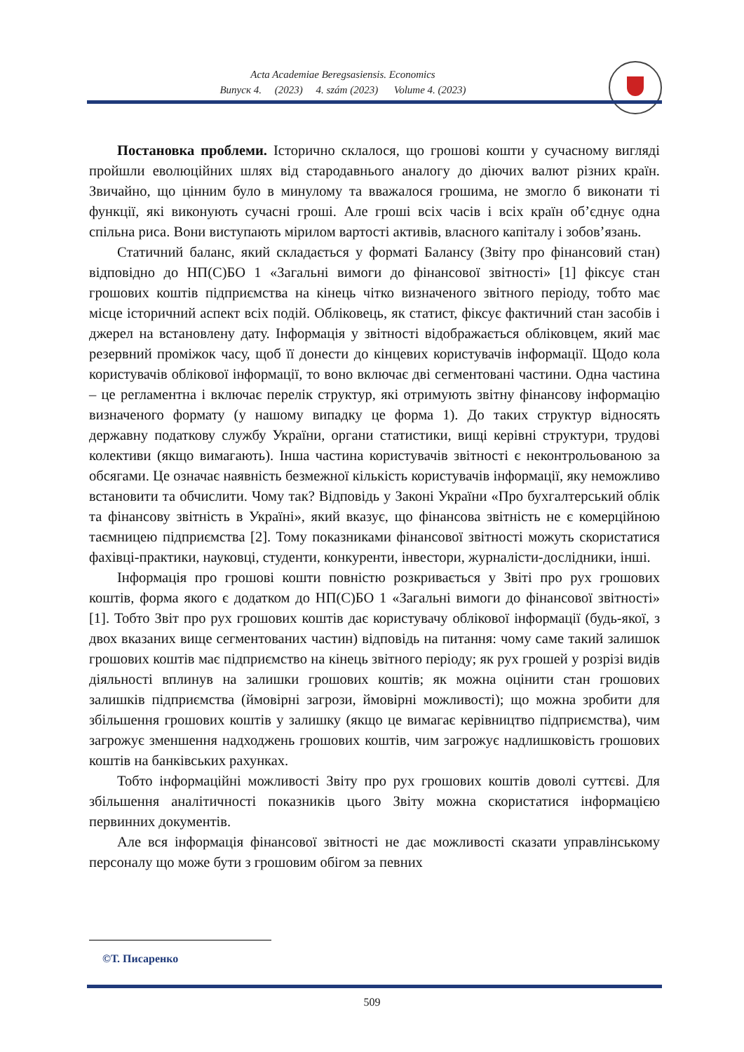Acta Academiae Beregsasiensis. Economics
Випуск 4. (2023) 4. szám (2023) Volume 4. (2023)
Постановка проблеми. Історично склалося, що грошові кошти у сучасному вигляді пройшли еволюційних шлях від стародавнього аналогу до діючих валют різних країн. Звичайно, що цінним було в минулому та вважалося грошима, не змогло б виконати ті функції, які виконують сучасні гроші. Але гроші всіх часів і всіх країн об’єднує одна спільна риса. Вони виступають мірилом вартості активів, власного капіталу і зобов’язань.
Статичний баланс, який складається у форматі Балансу (Звіту про фінансовий стан) відповідно до НП(С)БО 1 «Загальні вимоги до фінансової звітності» [1] фіксує стан грошових коштів підприємства на кінець чітко визначеного звітного періоду, тобто має місце історичний аспект всіх подій. Обліковець, як статист, фіксує фактичний стан засобів і джерел на встановлену дату. Інформація у звітності відображається обліковцем, який має резервний проміжок часу, щоб її донести до кінцевих користувачів інформації. Щодо кола користувачів облікової інформації, то воно включає дві сегментовані частини. Одна частина – це регламентна і включає перелік структур, які отримують звітну фінансову інформацію визначеного формату (у нашому випадку це форма 1). До таких структур відносять державну податкову службу України, органи статистики, вищі керівні структури, трудові колективи (якщо вимагають). Інша частина користувачів звітності є неконтрольованою за обсягами. Це означає наявність безмежної кількість користувачів інформації, яку неможливо встановити та обчислити. Чому так? Відповідь у Законі України «Про бухгалтерський облік та фінансову звітність в Україні», який вказує, що фінансова звітність не є комерційною таємницею підприємства [2]. Тому показниками фінансової звітності можуть скористатися фахівці-практики, науковці, студенти, конкуренти, інвестори, журналісти-дослідники, інші.
Інформація про грошові кошти повністю розкривається у Звіті про рух грошових коштів, форма якого є додатком до НП(С)БО 1 «Загальні вимоги до фінансової звітності» [1]. Тобто Звіт про рух грошових коштів дає користувачу облікової інформації (будь-якої, з двох вказаних вище сегментованих частин) відповідь на питання: чому саме такий залишок грошових коштів має підприємство на кінець звітного періоду; як рух грошей у розрізі видів діяльності вплинув на залишки грошових коштів; як можна оцінити стан грошових залишків підприємства (ймовірні загрози, ймовірні можливості); що можна зробити для збільшення грошових коштів у залишку (якщо це вимагає керівництво підприємства), чим загрожує зменшення надходжень грошових коштів, чим загрожує надлишковість грошових коштів на банківських рахунках.
Тобто інформаційні можливості Звіту про рух грошових коштів доволі суттєві. Для збільшення аналітичності показників цього Звіту можна скористатися інформацією первинних документів.
Але вся інформація фінансової звітності не дає можливості сказати управлінському персоналу що може бути з грошовим обігом за певних
©Т. Писаренко
509